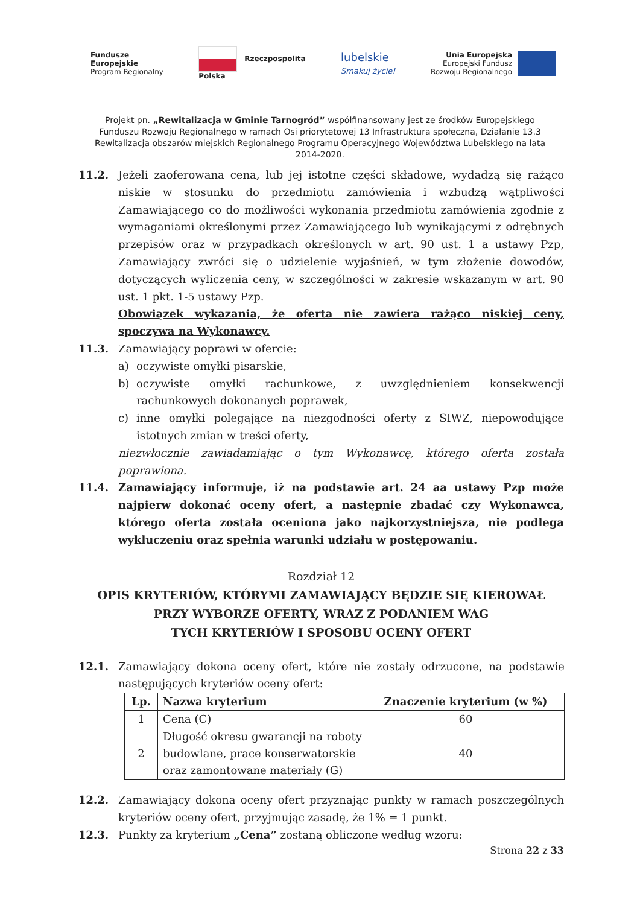Fundusze
Europejskie
Program Regionalny
Rzeczpospolita
Polska
lubelskie
Smakuj życie!
Unia Europejska
Europejski Fundusz
Rozwoju Regionalnego
Projekt pn. „Rewitalizacja w Gminie Tarnogród” współfinansowany jest ze środków Europejskiego Funduszu Rozwoju Regionalnego w ramach Osi priorytetowej 13 Infrastruktura społeczna, Działanie 13.3 Rewitalizacja obszarów miejskich Regionalnego Programu Operacyjnego Województwa Lubelskiego na lata 2014-2020.
11.2. Jeżeli zaoferowana cena, lub jej istotne części składowe, wydadzą się rażąco niskie w stosunku do przedmiotu zamówienia i wzbudzą wątpliwości Zamawiającego co do możliwości wykonania przedmiotu zamówienia zgodnie z wymaganiami określonymi przez Zamawiającego lub wynikającymi z odrębnych przepisów oraz w przypadkach określonych w art. 90 ust. 1 a ustawy Pzp, Zamawiający zwróci się o udzielenie wyjaśnień, w tym złożenie dowodów, dotyczących wyliczenia ceny, w szczególności w zakresie wskazanym w art. 90 ust. 1 pkt. 1-5 ustawy Pzp.
Obowiązek wykazania, że oferta nie zawiera rażąco niskiej ceny, spoczywa na Wykonawcy.
11.3. Zamawiający poprawi w ofercie:
a) oczywiste omyłki pisarskie,
b) oczywiste omyłki rachunkowe, z uwzględnieniem konsekwencji rachunkowych dokonanych poprawek,
c) inne omyłki polegające na niezgodności oferty z SIWZ, niepowodujące istotnych zmian w treści oferty,
niezwłocznie zawiadamiając o tym Wykonawcę, którego oferta została poprawiona.
11.4. Zamawiający informuje, iż na podstawie art. 24 aa ustawy Pzp może najpierw dokonać oceny ofert, a następnie zbadać czy Wykonawca, którego oferta została oceniona jako najkorzystniejsza, nie podlega wykluczeniu oraz spełnia warunki udziału w postępowaniu.
Rozdział 12
OPIS KRYTERIÓW, KTÓRYMI ZAMAWIAJĄCY BĘDZIE SIĘ KIEROWAŁ
PRZY WYBORZE OFERTY, WRAZ Z PODANIEM WAG
TYCH KRYTERIÓW I SPOSOBU OCENY OFERT
12.1. Zamawiający dokona oceny ofert, które nie zostały odrzucone, na podstawie następujących kryteriów oceny ofert:
| Lp. | Nazwa kryterium | Znaczenie kryterium (w %) |
| --- | --- | --- |
| 1 | Cena (C) | 60 |
| 2 | Długość okresu gwarancji na roboty budowlane, prace konserwatorskie oraz zamontowane materiały (G) | 40 |
12.2. Zamawiający dokona oceny ofert przyznając punkty w ramach poszczególnych kryteriów oceny ofert, przyjmując zasadę, że 1% = 1 punkt.
12.3. Punkty za kryterium „Cena” zostaną obliczone według wzoru:
Strona 22 z 33